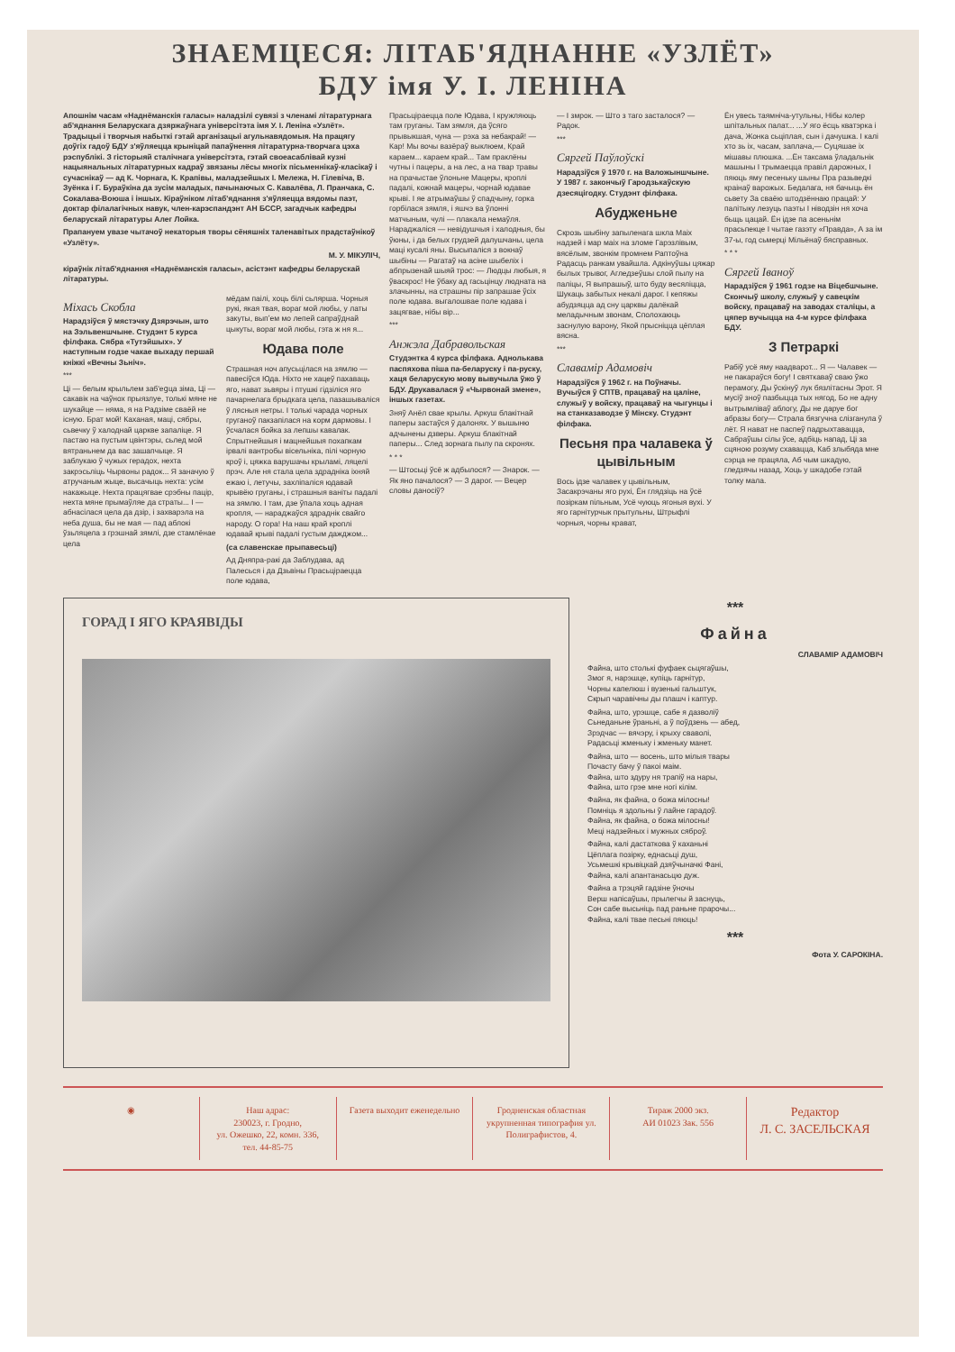ЗНАЕМЦЕСЯ: ЛІТАБ'ЯДНАННЕ «УЗЛЁТ»
БДУ імя У. І. ЛЕНІНА
Апошнім часам «Наднёманскія галасы» наладзілі сувязі з членамі літаратурнага аб'яднання Беларускага дзяржаўнага універсітэта імя У. І. Леніна «Узлёт». Традыцыі і творчыя набыткі гэтай арганізацыі агульнавядомыя. На працягу доўгіх гадоў БДУ з'яўляецца крыніцай папаўнення літаратурна-творчага цэха рэспублікі. З гісторыяй сталічнага універсітэта, гэтай своеасаблівай кузні нацыянальных літаратурных кадраў звязаны лёсы многіх пісьменнікаў-класікаў і сучаснікаў — ад К. Чорнага, К. Крапівы, маладзейшых І. Мележа, Н. Гілевіча, В. Зуёнка і Г. Бураўкіна да зусім маладых, пачынаючых С. Кавалёва, Л. Пранчака, С. Сокалава-Воюша і іншых. Кіраўніком літаб'яднання з'яўляецца вядомы паэт, доктар філалагічных навук, член-карэспандэнт АН БССР, загадчык кафедры беларускай літаратуры Алег Лойка.
Прапануем увазе чытачоў некаторыя творы сёняшніх таленавітых прадстаўнікоў «Узлёту».
М. У. МІКУЛІЧ,
кіраўнік літаб'яднання «Наднёманскія галасы», асістэнт кафедры беларускай літаратуры.
Міхась Скобла
Нарадзіўся ў мястэчку Дзярэчын, што на Зэльвеншчыне. Студэнт 5 курса філфака. Сябра «Тутэйшых». У наступным годзе чакае выхаду першай кніжкі «Вечны Зьніч».
***
Ці — белым крыльлем заб'еցца зіма, Ці — сакавік на чаўнох прыязлуе, толькі мяне не шукайце — няма, я на Радзіме сваёй не існую. Брат мой! Каханая, маці, сябры, сьвечку ў халоднай царкве запаліце. Я пастаю на пустым цвінтэры, сьлед мой вятраньнем да вас зашапчыце. Я заблукаю ў чужых герадох, нехта закрэсьліць Чырвоны радок... Я заначую ў атручаным жыце, высачыць нехта: усім накажыце. Нехта працягвае срэбны пацір, нехта мяне прымаўляе да страты... І — абнасілася цела да дзір, і захварэла на неба душа, бы не мая — пад аблокі ўзьляцела з грэшнай зямлі, дзе стамлёнае цела
мёдам паілі, хоць білі сьлярша. Чорныя рукі, якая твая, вораг мой любы, у латы закуты, выпʼем мо лепей сапраўднай цыкуты, вораг мой любы, гэта ж ня я...
Юдава поле
Страшная ноч апусьцілася на зямлю — павесіўся Юда. Ніхто не хацеў пахаваць яго, нават зьвяры і птушкі гідзіліся яго пачарнелага брыдкага цела, пазашываліся ў лясныя нетры. І толькі чарада чорных груганоў пакзапілася на корм дармовы. І ўсчалася бойка за лепшы кавалак. Спрытнейшыя і мацнейшыя похапкам ірвалі вантробы вісельніка, пілі чорную кроў і, цяжка варушачы крыламі, ляцелі прэч. Але ня стала цела здрадніка іхняй ежаю і, летучы, захліпаліся юдавай крывёю груганы, і страшныя ваніты падалі на зямлю. І там, дзе ўпала хоць адная кропля, — нараджаўся здраднік свайго народу. О гора! На наш край кроплі юдавай крыві падалі густым дажджом...
(са славенскае прыпавесьці)
Ад Дняпра-ракі да Заблудава, ад Палесься і да Дзьвіны Прасьціраецца поле юдава,
Прасьціраецца поле Юдава, І кружляюць там груганы. Там зямля, да ўсяго прывыкшая, чуна — рэха за небакрай! — Кар! Мы вочы вазёраў выклюем, Край караем... караем край... Там праклёны чутны і пацеры, а на лес, а на твар травы на прачыстае ўлоньне Мацеры, кроплі падалі, кожнай мацеры, чорнай юдавае крыві. І яе атрымаўшы ў спадчыну, горка горбілася зямля, і яшчэ ва ўлонні матчыным, чулі — плакала немаўля. Нараджаліся — невідушчыя і халодныя, бы ўюны, і да белых грудзей далушчаны, цела маці кусалі яны. Высыпаліся з вокнаў шыбіны — Рагатаў на асіне шыбеліх і абпрызенай шыяй трос: — Людцы любыя, я ўваскрос! Не ўбаку ад гасьцінцу людната на злачынны, на страшны пір запрашае ўсіх поле юдава. выгалошвае поле юдава і зацягвае, нібы вір...
***
Анжэла Дабравольская
Студэнтка 4 курса філфака. Аднолькава паспяхова піша па-беларуску і па-руску, хаця беларускую мову вывучыла ўжо ў БДУ. Друкавалася ў «Чырвонай змене», іншых газетах.
Зняў Анёл свае крылы. Аркуш блакітнай паперы застаўся ў далонях. У вышыню адчынены дзверы. Аркуш блакітнай паперы... След зорнага пылу па скронях.
* * *
— Штосьці ўсё ж адбылося? — Знарок. — Як яно пачалося? — З дарог. — Вецер словы даносіў?
— І змрок. — Што з таго засталося? — Радок.
***
Сяргей Паўлоўскі
Нарадзіўся ў 1970 г. на Валожыншчыне. У 1987 г. закончыў Гародзькаўскую дзесяцігодку. Студэнт філфака.
Абудженьне
Скрозь шыбіну запыленага шкла Маіх надзей і мар маіх на зломе Гарэзлівым, вясёлым, звонкім промнем Раптоўна Радасць ранкам увайшла. Адкінуўшы цяжар былых трывог, Агледзеўшы слой пылу на паліцы, Я выпрашыў, што буду весяліцца, Шукаць забытых некалі дарог. І кепяжы абудзяцца ад сну царквы далёкай меладычным звонам, Сполохаюць заснулую варону, Якой прысніцца цёплая вясна.
***
Славамір Адамовіч
Нарадзіўся ў 1962 г. на Поўначы. Вучыўся ў СПТВ, працаваў на цаліне, служыў у войску, працаваў на чыгунцы і на станказаводзе ў Мінску. Студэнт філфака.
Песьня пра чалавека ў цывільным
Вось ідзе чалавек у цывільным, Засакрэчаны яго рухі, Ён глядзіць на ўсё позіркам пільным, Усё чуюць ягоныя вухі. У яго гарнітурчык прытульны, Штрыфлі чорныя, чорны крават,
Ён увесь таямніча-утульны, Нібы колер шпітальных палат... ...У яго ёсць кватэрка і дача, Жонка сьціплая, сын і дачушка. І калі хто зь іх, часам, заплача,— Суцяшае іх мішавы плюшка. ...Ён таксама ўладальнік машыны І трымаецца правіл дарожных, І пяюць яму песеньку шыны Пра разьведкі краінаў варожых. Бедалага, ня бачыць ён сьвету За сваёю штодзённаю працай: У палітыку лезуць паэты І ніводзін ня хоча бьщь цацай. Ён ідзе па асеньнім прасьпекце І чытае газэту «Правда», А за ім 37-ы, год сьмерці Мільёнаў бясправных.
* * *
Сяргей Іваноў
Нарадзіўся ў 1961 годзе на Віцебшчыне. Скончыў школу, служыў у савецкім войску, працаваў на заводах сталіцы, а цяпер вучыцца на 4-м курсе філфака БДУ.
З Петраркі
Рабіў усё яму наадварот... Я — Чалавек — не пакараўся богу! І святкаваў сваю ўжо перамогу, Ды ўскінуў лук бязлітасны Эрот. Я мусіў зноў пазбыцца тых нягод, Бо не адну вытрымліваў аблогу, Ды не даруе бог абразы богу— Страла бязгучна слізганула ў лёт. Я нават не паспеў падрыхтавацца, Сабраўшы сілы ўсе, адбіць напад, Ці за сцяною розуму схавацца, Каб злыбяда мне сэрца не працяла, Аб чым шкадую, гледзячы назад, Хоць у шкадобе гэтай толку мала.
ГОРАД І ЯГО КРАЯВІДЫ
***
Файна
СЛАВАМІР АДАМОВІЧ
Файна, што столькі фуфаек сьцягаўшы,
Змог я, нарэшце, купіць гарнітур,
Чорны капелюш і вузенькі гальштук,
Скрып чаравічны ды плашч і каптур.
Файна, што, урэшце, сабе я дазволіў
Сьнеданьне ўраньні, а ў поўдзень — абед,
Зрэдчас — вячэру, і крыху сваволі,
Радасьці жменьку і жменьку манет.
Файна, што — восень, што мілыя твары
Почасту бачу ў пакоі маім.
Файна, што здуру ня трапіў на нары,
Файна, што грэе мне ногі кілім.
Файна, як файна, о божа мілосны!
Помніць я здольны ў лайне гарадоў.
Файна, як файна, о божа мілосны!
Меці надзейных і мужных сяброў.
Файна, калі дастаткова ў каханьні
Цёплага позірку, еднасьці душ,
Усьмешкі крывіцкай дзяўчыначкі Фані,
Файна, калі апантанасьцю дуж.
Файна а трэцяй гадзіне ўночы
Верш напісаўшы, прылегчы й заснуць,
Сон сабе высьніць пад раньне прарочы...
Файна, калі твае песьні пяюць!
***
Фота У. САРОКІНА.
◉ Наш адрас:
230023, г. Гродно,
ул. Ожешко, 22, комн. 336,
тел. 44-85-75
Газета выходит еженедельно Гродненская областная укрупненная типография ул. Полиграфистов, 4.
Тираж 2000 экз.
АИ 01023 Зак. 556
Редактор
Л. С. ЗАСЕЛЬСКАЯ